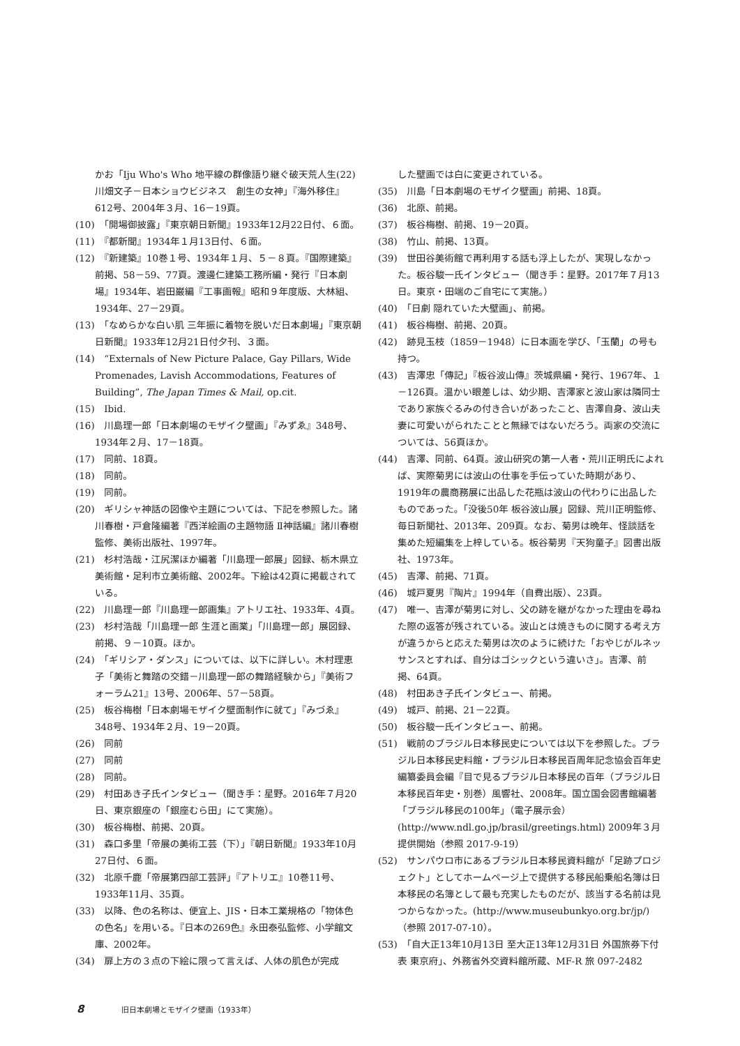かお「Iju Who's Who 地平線の群像語り継ぐ破天荒人生(22) 川畑文子－日本ショウビジネス　創生の女神」『海外移住』612号、2004年３月、16－19頁。
(10)　「開場御披露」『東京朝日新聞』1933年12月22日付、６面。
(11)　『都新聞』1934年１月13日付、６面。
(12)　『新建築』10巻１号、1934年１月、５－８頁。『国際建築』前掲、58－59、77頁。渡邊仁建築工務所編・発行『日本劇場』1934年、岩田巌編『工事画報』昭和９年度版、大林組、1934年、27－29頁。
(13)　「なめらかな白い肌 三年振に着物を脱いだ日本劇場」『東京朝日新聞』1933年12月21日付夕刊、３面。
(14)　“Externals of New Picture Palace, Gay Pillars, Wide Promenades, Lavish Accommodations, Features of Building”, The Japan Times & Mail, op.cit.
(15)　Ibid.
(16)　川島理一郎「日本劇場のモザイク壁画」『みずゑ』348号、1934年２月、17－18頁。
(17)　同前、18頁。
(18)　同前。
(19)　同前。
(20)　ギリシャ神話の図像や主題については、下記を参照した。諸川春樹・戸倉隆編著『西洋絵画の主題物語 Ⅱ神話編』諸川春樹監修、美術出版社、1997年。
(21)　杉村浩哉・江尻潔ほか編著「川島理一郎展」図録、栃木県立美術館・足利市立美術館、2002年。下絵は42頁に掲載されている。
(22)　川島理一郎『川島理一郎画集』アトリエ社、1933年、4頁。
(23)　杉村浩哉「川島理一郎 生涯と画業」「川島理一郎」展図録、前掲、９－10頁。ほか。
(24)　「ギリシア・ダンス」については、以下に詳しい。木村理恵子「美術と舞踏の交錯－川島理一郎の舞踏経験から」『美術フォーラム21』13号、2006年、57－58頁。
(25)　板谷梅樹「日本劇場モザイク壁面制作に就て」『みづゑ』348号、1934年２月、19－20頁。
(26)　同前
(27)　同前
(28)　同前。
(29)　村田あき子氏インタビュー（聞き手：星野。2016年７月20日、東京銀座の「銀座むら田」にて実施）。
(30)　板谷梅樹、前掲、20頁。
(31)　森口多里「帝展の美術工芸（下）」『朝日新聞』1933年10月27日付、６面。
(32)　北原千鹿「帝展第四部工芸評」『アトリエ』10巻11号、1933年11月、35頁。
(33)　以降、色の名称は、便宜上、JIS・日本工業規格の「物体色の色名」を用いる。『日本の269色』永田泰弘監修、小学館文庫、2002年。
(34)　扉上方の３点の下絵に限って言えば、人体の肌色が完成
した壁画では白に変更されている。
(35)　川島「日本劇場のモザイク壁画」前掲、18頁。
(36)　北原、前掲。
(37)　板谷梅樹、前掲、19－20頁。
(38)　竹山、前掲、13頁。
(39)　世田谷美術館で再利用する話も浮上したが、実現しなかった。板谷駿一氏インタビュー（聞き手：星野。2017年７月13日。東京・田端のご自宅にて実施。）
(40)　「日劇 隠れていた大壁画」、前掲。
(41)　板谷梅樹、前掲、20頁。
(42)　跡見玉枝（1859－1948）に日本画を学び、「玉蘭」の号も持つ。
(43)　吉澤忠「傳記」『板谷波山傳』茨城県編・発行、1967年、１－126頁。温かい眼差しは、幼少期、吉澤家と波山家は隣同士であり家族ぐるみの付き合いがあったこと、吉澤自身、波山夫妻に可愛いがられたことと無縁ではないだろう。両家の交流については、56頁ほか。
(44)　吉澤、同前、64頁。波山研究の第一人者・荒川正明氏によれば、実際菊男には波山の仕事を手伝っていた時期があり、1919年の農商務展に出品した花瓶は波山の代わりに出品したものであった。「没後50年 板谷波山展」図録、荒川正明監修、毎日新聞社、2013年、209頁。なお、菊男は晩年、怪談話を集めた短編集を上梓している。板谷菊男『天狗童子』図書出版社、1973年。
(45)　吉澤、前掲、71頁。
(46)　城戸夏男『陶片』1994年（自費出版）、23頁。
(47)　唯一、吉澤が菊男に対し、父の跡を継がなかった理由を尋ねた際の返答が残されている。波山とは焼きものに関する考え方が違うからと応えた菊男は次のように続けた「おやじがルネッサンスとすれば、自分はゴシックという違いさ」。吉澤、前掲、64頁。
(48)　村田あき子氏インタビュー、前掲。
(49)　城戸、前掲、21－22頁。
(50)　板谷駿一氏インタビュー、前掲。
(51)　戦前のブラジル日本移民史については以下を参照した。ブラジル日本移民史料館・ブラジル日本移民百周年記念協会百年史編纂委員会編『目で見るブラジル日本移民の百年（ブラジル日本移民百年史・別巻）風響社、2008年。国立国会図書館編著「ブラジル移民の100年」（電子展示会）(http://www.ndl.go.jp/brasil/greetings.html) 2009年３月提供開始（参照 2017-9-19）
(52)　サンパウロ市にあるブラジル日本移民資料館が「足跡プロジェクト」としてホームページ上で提供する移民船乗船名簿は日本移民の名簿として最も充実したものだが、該当する名前は見つからなかった。(http://www.museubunkyo.org.br/jp/)（参照 2017-07-10）。
(53)　「自大正13年10月13日 至大正13年12月31日 外国旅券下付表 東京府」、外務省外交資料館所蔵、MF-R 旅 097-2482
8 旧日本劇場とモザイク壁画（1933年）